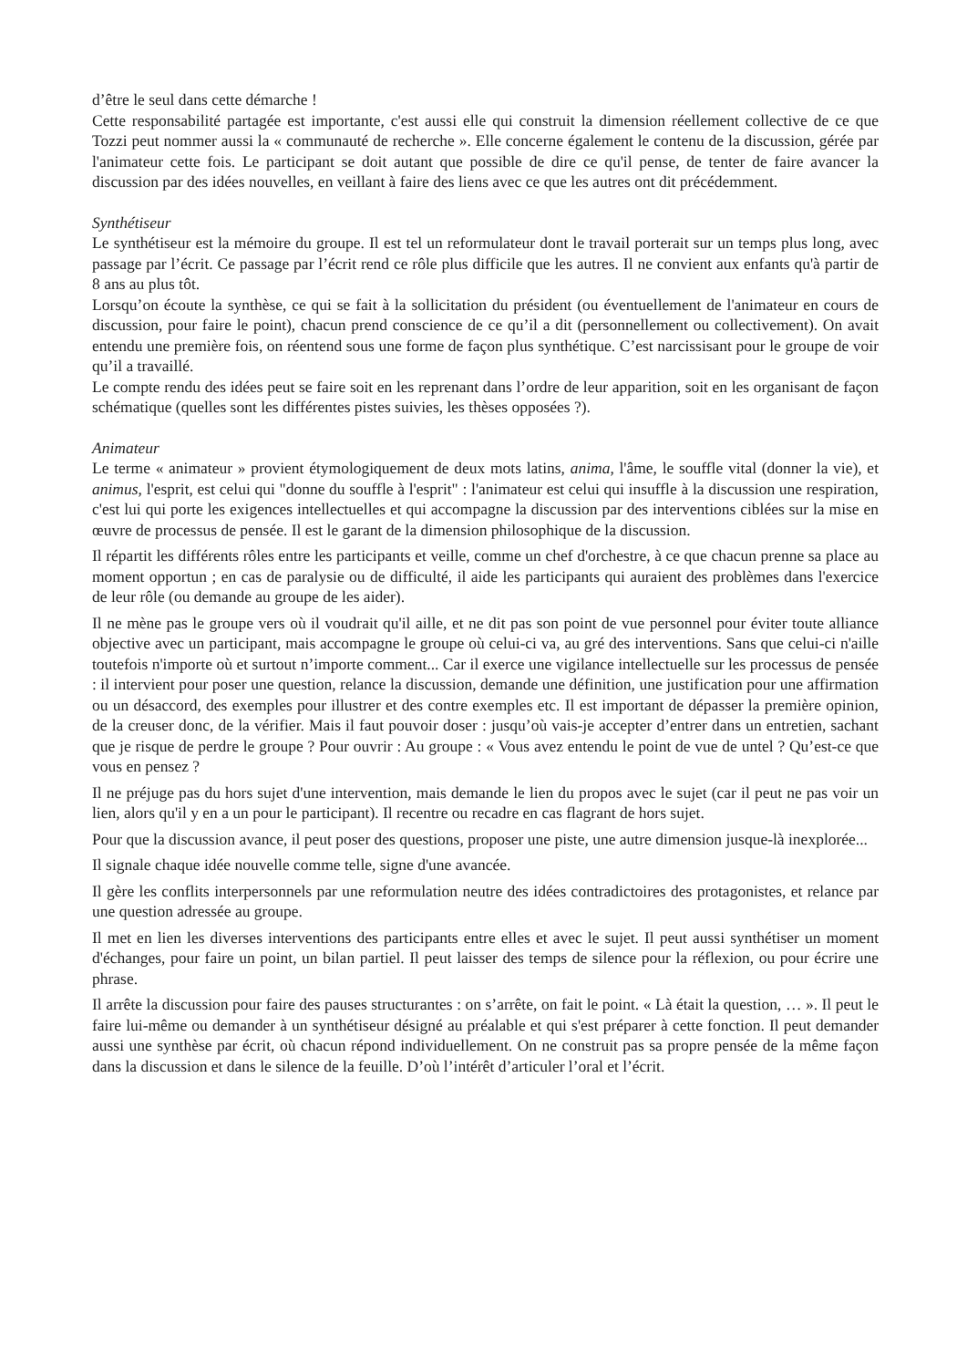d’être le seul dans cette démarche !
Cette responsabilité partagée est importante, c'est aussi elle qui construit la dimension réellement collective de ce que Tozzi peut nommer aussi la « communauté de recherche ». Elle concerne également le contenu de la discussion, gérée par l'animateur cette fois. Le participant se doit autant que possible de dire ce qu'il pense, de tenter de faire avancer la discussion par des idées nouvelles, en veillant à faire des liens avec ce que les autres ont dit précédemment.
Synthétiseur
Le synthétiseur est la mémoire du groupe. Il est tel un reformulateur dont le travail porterait sur un temps plus long, avec passage par l’écrit. Ce passage par l’écrit rend ce rôle plus difficile que les autres. Il ne convient aux enfants qu'à partir de 8 ans au plus tôt.
Lorsqu’on écoute la synthèse, ce qui se fait à la sollicitation du président (ou éventuellement de l'animateur en cours de discussion, pour faire le point), chacun prend conscience de ce qu’il a dit (personnellement ou collectivement). On avait entendu une première fois, on réentend sous une forme de façon plus synthétique. C’est narcissisant pour le groupe de voir qu’il a travaillé.
Le compte rendu des idées peut se faire soit en les reprenant dans l’ordre de leur apparition, soit en les organisant de façon schématique (quelles sont les différentes pistes suivies, les thèses opposées ?).
Animateur
Le terme « animateur » provient étymologiquement de deux mots latins, anima, l'âme, le souffle vital (donner la vie), et animus, l'esprit, est celui qui "donne du souffle à l'esprit" : l'animateur est celui qui insuffle à la discussion une respiration, c'est lui qui porte les exigences intellectuelles et qui accompagne la discussion par des interventions ciblées sur la mise en œuvre de processus de pensée. Il est le garant de la dimension philosophique de la discussion.
Il répartit les différents rôles entre les participants et veille, comme un chef d'orchestre, à ce que chacun prenne sa place au moment opportun ; en cas de paralysie ou de difficulté, il aide les participants qui auraient des problèmes dans l'exercice de leur rôle (ou demande au groupe de les aider).
Il ne mène pas le groupe vers où il voudrait qu'il aille, et ne dit pas son point de vue personnel pour éviter toute alliance objective avec un participant, mais accompagne le groupe où celui-ci va, au gré des interventions. Sans que celui-ci n'aille toutefois n'importe où et surtout n’importe comment... Car il exerce une vigilance intellectuelle sur les processus de pensée : il intervient pour poser une question, relance la discussion, demande une définition, une justification pour une affirmation ou un désaccord, des exemples pour illustrer et des contre exemples etc. Il est important de dépasser la première opinion, de la creuser donc, de la vérifier. Mais il faut pouvoir doser : jusqu’où vais-je accepter d’entrer dans un entretien, sachant que je risque de perdre le groupe ? Pour ouvrir : Au groupe : « Vous avez entendu le point de vue de untel ? Qu’est-ce que vous en pensez ?
Il ne préjuge pas du hors sujet d'une intervention, mais demande le lien du propos avec le sujet (car il peut ne pas voir un lien, alors qu'il y en a un pour le participant). Il recentre ou recadre en cas flagrant de hors sujet.
Pour que la discussion avance, il peut poser des questions, proposer une piste, une autre dimension jusque-là inexplorée...
Il signale chaque idée nouvelle comme telle, signe d'une avancée.
Il gère les conflits interpersonnels par une reformulation neutre des idées contradictoires des protagonistes, et relance par une question adressée au groupe.
Il met en lien les diverses interventions des participants entre elles et avec le sujet. Il peut aussi synthétiser un moment d'échanges, pour faire un point, un bilan partiel. Il peut laisser des temps de silence pour la réflexion, ou pour écrire une phrase.
Il arrête la discussion pour faire des pauses structurantes : on s’arrête, on fait le point. « Là était la question, … ». Il peut le faire lui-même ou demander à un synthétiseur désigné au préalable et qui s'est préparer à cette fonction. Il peut demander aussi une synthèse par écrit, où chacun répond individuellement. On ne construit pas sa propre pensée de la même façon dans la discussion et dans le silence de la feuille. D’où l’intérêt d’articuler l’oral et l’écrit.